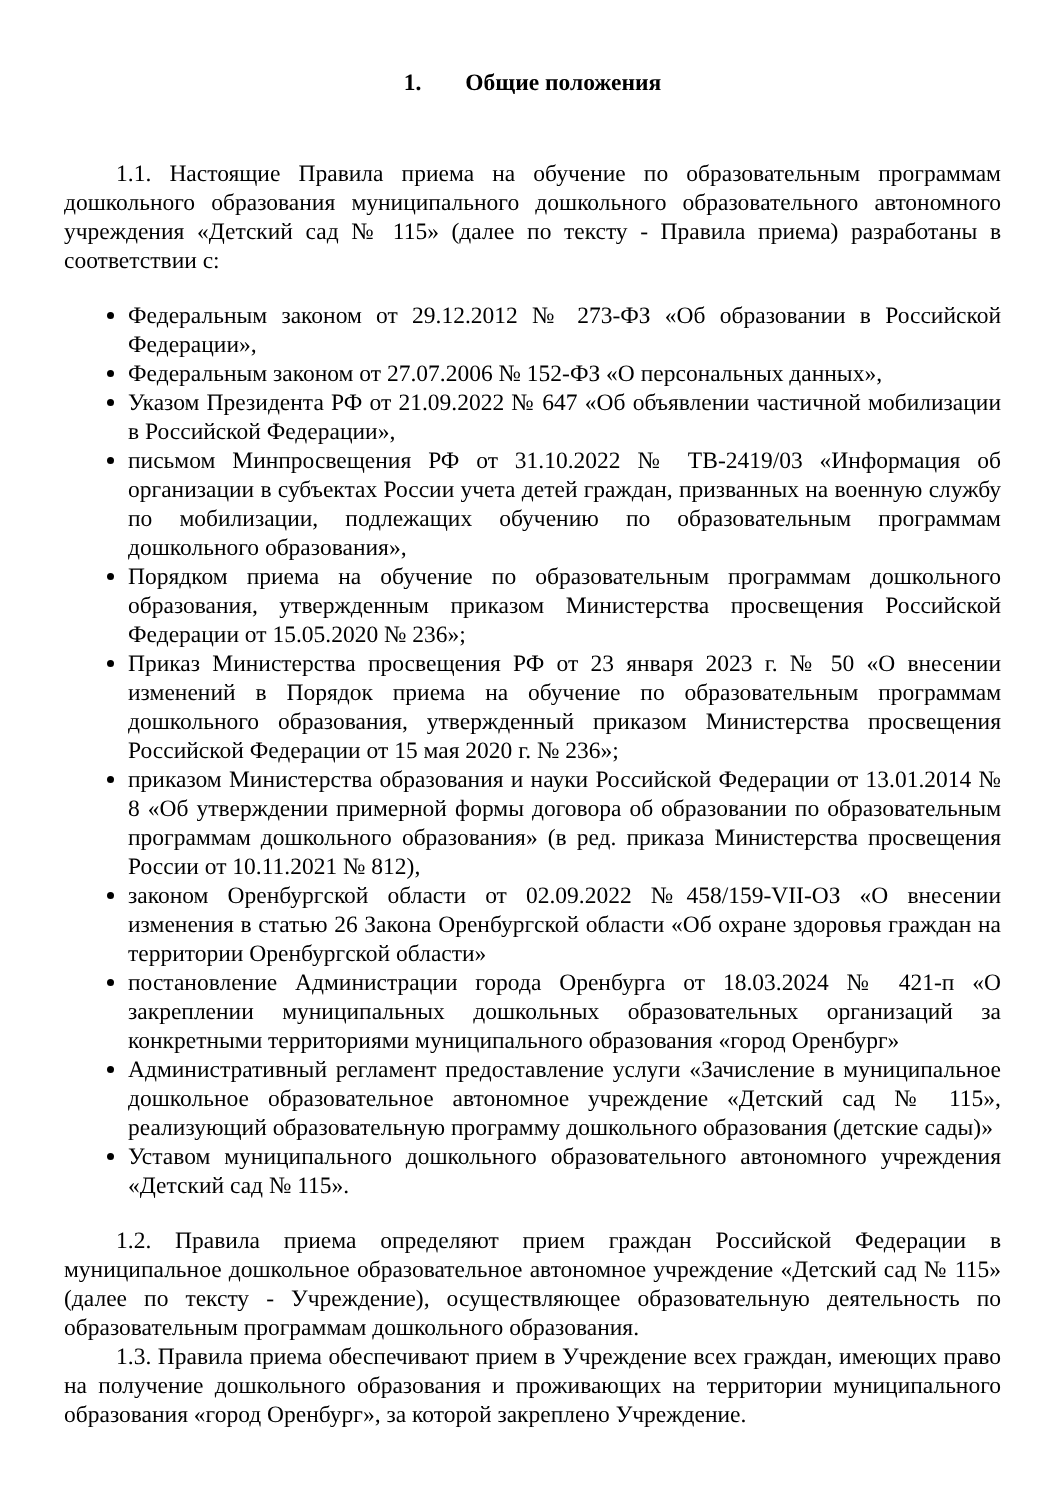1. Общие положения
1.1. Настоящие Правила приема на обучение по образовательным программам дошкольного образования муниципального дошкольного образовательного автономного учреждения «Детский сад № 115» (далее по тексту - Правила приема) разработаны в соответствии с:
Федеральным законом от 29.12.2012 № 273-ФЗ «Об образовании в Российской Федерации»,
Федеральным законом от 27.07.2006 № 152-ФЗ «О персональных данных»,
Указом Президента РФ от 21.09.2022 № 647 «Об объявлении частичной мобилизации в Российской Федерации»,
письмом Минпросвещения РФ от 31.10.2022 № ТВ-2419/03 «Информация об организации в субъектах России учета детей граждан, призванных на военную службу по мобилизации, подлежащих обучению по образовательным программам дошкольного образования»,
Порядком приема на обучение по образовательным программам дошкольного образования, утвержденным приказом Министерства просвещения Российской Федерации от 15.05.2020 № 236»;
Приказ Министерства просвещения РФ от 23 января 2023 г. № 50 «О внесении изменений в Порядок приема на обучение по образовательным программам дошкольного образования, утвержденный приказом Министерства просвещения Российской Федерации от 15 мая 2020 г. № 236»;
приказом Министерства образования и науки Российской Федерации от 13.01.2014 № 8 «Об утверждении примерной формы договора об образовании по образовательным программам дошкольного образования» (в ред. приказа Министерства просвещения России от 10.11.2021 № 812),
законом Оренбургской области от 02.09.2022 №458/159-VII-ОЗ «О внесении изменения в статью 26 Закона Оренбургской области «Об охране здоровья граждан на территории Оренбургской области»
постановление Администрации города Оренбурга от 18.03.2024 № 421-п «О закреплении муниципальных дошкольных образовательных организаций за конкретными территориями муниципального образования «город Оренбург»
Административный регламент предоставление услуги «Зачисление в муниципальное дошкольное образовательное автономное учреждение «Детский сад № 115», реализующий образовательную программу дошкольного образования (детские сады)»
Уставом муниципального дошкольного образовательного автономного учреждения «Детский сад № 115».
1.2. Правила приема определяют прием граждан Российской Федерации в муниципальное дошкольное образовательное автономное учреждение «Детский сад № 115» (далее по тексту - Учреждение), осуществляющее образовательную деятельность по образовательным программам дошкольного образования.
1.3. Правила приема обеспечивают прием в Учреждение всех граждан, имеющих право на получение дошкольного образования и проживающих на территории муниципального образования «город Оренбург», за которой закреплено Учреждение.